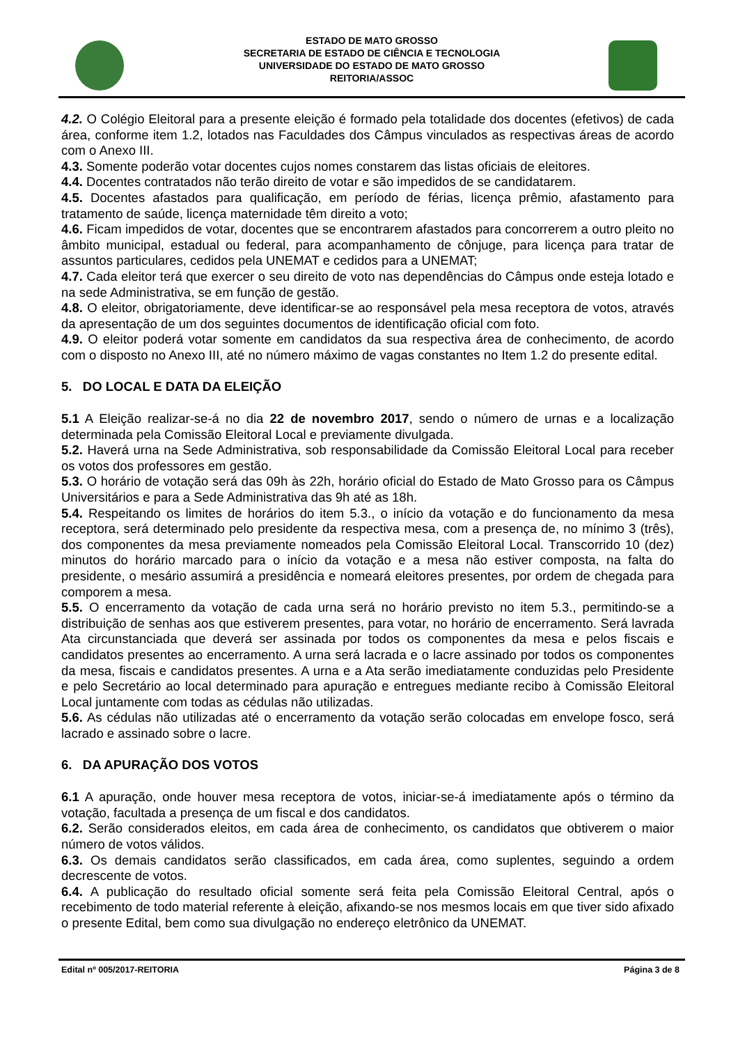ESTADO DE MATO GROSSO
SECRETARIA DE ESTADO DE CIÊNCIA E TECNOLOGIA
UNIVERSIDADE DO ESTADO DE MATO GROSSO
REITORIA/ASSOC
4.2. O Colégio Eleitoral para a presente eleição é formado pela totalidade dos docentes (efetivos) de cada área, conforme item 1.2, lotados nas Faculdades dos Câmpus vinculados as respectivas áreas de acordo com o Anexo III.
4.3. Somente poderão votar docentes cujos nomes constarem das listas oficiais de eleitores.
4.4. Docentes contratados não terão direito de votar e são impedidos de se candidatarem.
4.5. Docentes afastados para qualificação, em período de férias, licença prêmio, afastamento para tratamento de saúde, licença maternidade têm direito a voto;
4.6. Ficam impedidos de votar, docentes que se encontrarem afastados para concorrerem a outro pleito no âmbito municipal, estadual ou federal, para acompanhamento de cônjuge, para licença para tratar de assuntos particulares, cedidos pela UNEMAT e cedidos para a UNEMAT;
4.7. Cada eleitor terá que exercer o seu direito de voto nas dependências do Câmpus onde esteja lotado e na sede Administrativa, se em função de gestão.
4.8. O eleitor, obrigatoriamente, deve identificar-se ao responsável pela mesa receptora de votos, através da apresentação de um dos seguintes documentos de identificação oficial com foto.
4.9. O eleitor poderá votar somente em candidatos da sua respectiva área de conhecimento, de acordo com o disposto no Anexo III, até no número máximo de vagas constantes no Item 1.2 do presente edital.
5. DO LOCAL E DATA DA ELEIÇÃO
5.1 A Eleição realizar-se-á no dia 22 de novembro 2017, sendo o número de urnas e a localização determinada pela Comissão Eleitoral Local e previamente divulgada.
5.2. Haverá urna na Sede Administrativa, sob responsabilidade da Comissão Eleitoral Local para receber os votos dos professores em gestão.
5.3. O horário de votação será das 09h às 22h, horário oficial do Estado de Mato Grosso para os Câmpus Universitários e para a Sede Administrativa das 9h até as 18h.
5.4. Respeitando os limites de horários do item 5.3., o início da votação e do funcionamento da mesa receptora, será determinado pelo presidente da respectiva mesa, com a presença de, no mínimo 3 (três), dos componentes da mesa previamente nomeados pela Comissão Eleitoral Local. Transcorrido 10 (dez) minutos do horário marcado para o início da votação e a mesa não estiver composta, na falta do presidente, o mesário assumirá a presidência e nomeará eleitores presentes, por ordem de chegada para comporem a mesa.
5.5. O encerramento da votação de cada urna será no horário previsto no item 5.3., permitindo-se a distribuição de senhas aos que estiverem presentes, para votar, no horário de encerramento. Será lavrada Ata circunstanciada que deverá ser assinada por todos os componentes da mesa e pelos fiscais e candidatos presentes ao encerramento. A urna será lacrada e o lacre assinado por todos os componentes da mesa, fiscais e candidatos presentes. A urna e a Ata serão imediatamente conduzidas pelo Presidente e pelo Secretário ao local determinado para apuração e entregues mediante recibo à Comissão Eleitoral Local juntamente com todas as cédulas não utilizadas.
5.6. As cédulas não utilizadas até o encerramento da votação serão colocadas em envelope fosco, será lacrado e assinado sobre o lacre.
6. DA APURAÇÃO DOS VOTOS
6.1 A apuração, onde houver mesa receptora de votos, iniciar-se-á imediatamente após o término da votação, facultada a presença de um fiscal e dos candidatos.
6.2. Serão considerados eleitos, em cada área de conhecimento, os candidatos que obtiverem o maior número de votos válidos.
6.3. Os demais candidatos serão classificados, em cada área, como suplentes, seguindo a ordem decrescente de votos.
6.4. A publicação do resultado oficial somente será feita pela Comissão Eleitoral Central, após o recebimento de todo material referente à eleição, afixando-se nos mesmos locais em que tiver sido afixado o presente Edital, bem como sua divulgação no endereço eletrônico da UNEMAT.
Edital nº 005/2017-REITORIA Página 3 de 8